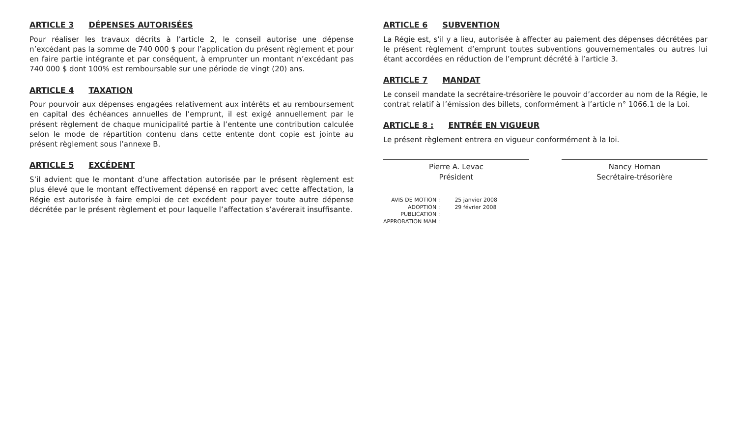ARTICLE 3 DÉPENSES AUTORISÉES
Pour réaliser les travaux décrits à l’article 2, le conseil autorise une dépense n’excédant pas la somme de 740 000 $ pour l’application du présent règlement et pour en faire partie intégrante et par conséquent, à emprunter un montant n’excédant pas 740 000 $ dont 100% est remboursable sur une période de vingt (20) ans.
ARTICLE 4 TAXATION
Pour pourvoir aux dépenses engagées relativement aux intérêts et au remboursement en capital des échéances annuelles de l’emprunt, il est exigé annuellement par le présent règlement de chaque municipalité partie à l’entente une contribution calculée selon le mode de répartition contenu dans cette entente dont copie est jointe au présent règlement sous l’annexe B.
ARTICLE 5 EXCÉDENT
S’il advient que le montant d’une affectation autorisée par le présent règlement est plus élevé que le montant effectivement dépensé en rapport avec cette affectation, la Régie est autorisée à faire emploi de cet excédent pour payer toute autre dépense décrétée par le présent règlement et pour laquelle l’affectation s’avérerait insuffisante.
ARTICLE 6 SUBVENTION
La Régie est, s’il y a lieu, autorisée à affecter au paiement des dépenses décrétées par le présent règlement d’emprunt toutes subventions gouvernementales ou autres lui étant accordées en réduction de l’emprunt décrété à l’article 3.
ARTICLE 7 MANDAT
Le conseil mandate la secrétaire-trésorière le pouvoir d’accorder au nom de la Régie, le contrat relatif à l’émission des billets, conformément à l’article n° 1066.1 de la Loi.
ARTICLE 8 : ENTRÉE EN VIGUEUR
Le présent règlement entrera en vigueur conformément à la loi.
Pierre A. Levac
Président
Nancy Homan
Secrétaire-trésorière
AVIS DE MOTION :
ADOPTION :
PUBLICATION :
APPROBATION MAM :
25 janvier 2008
29 février 2008